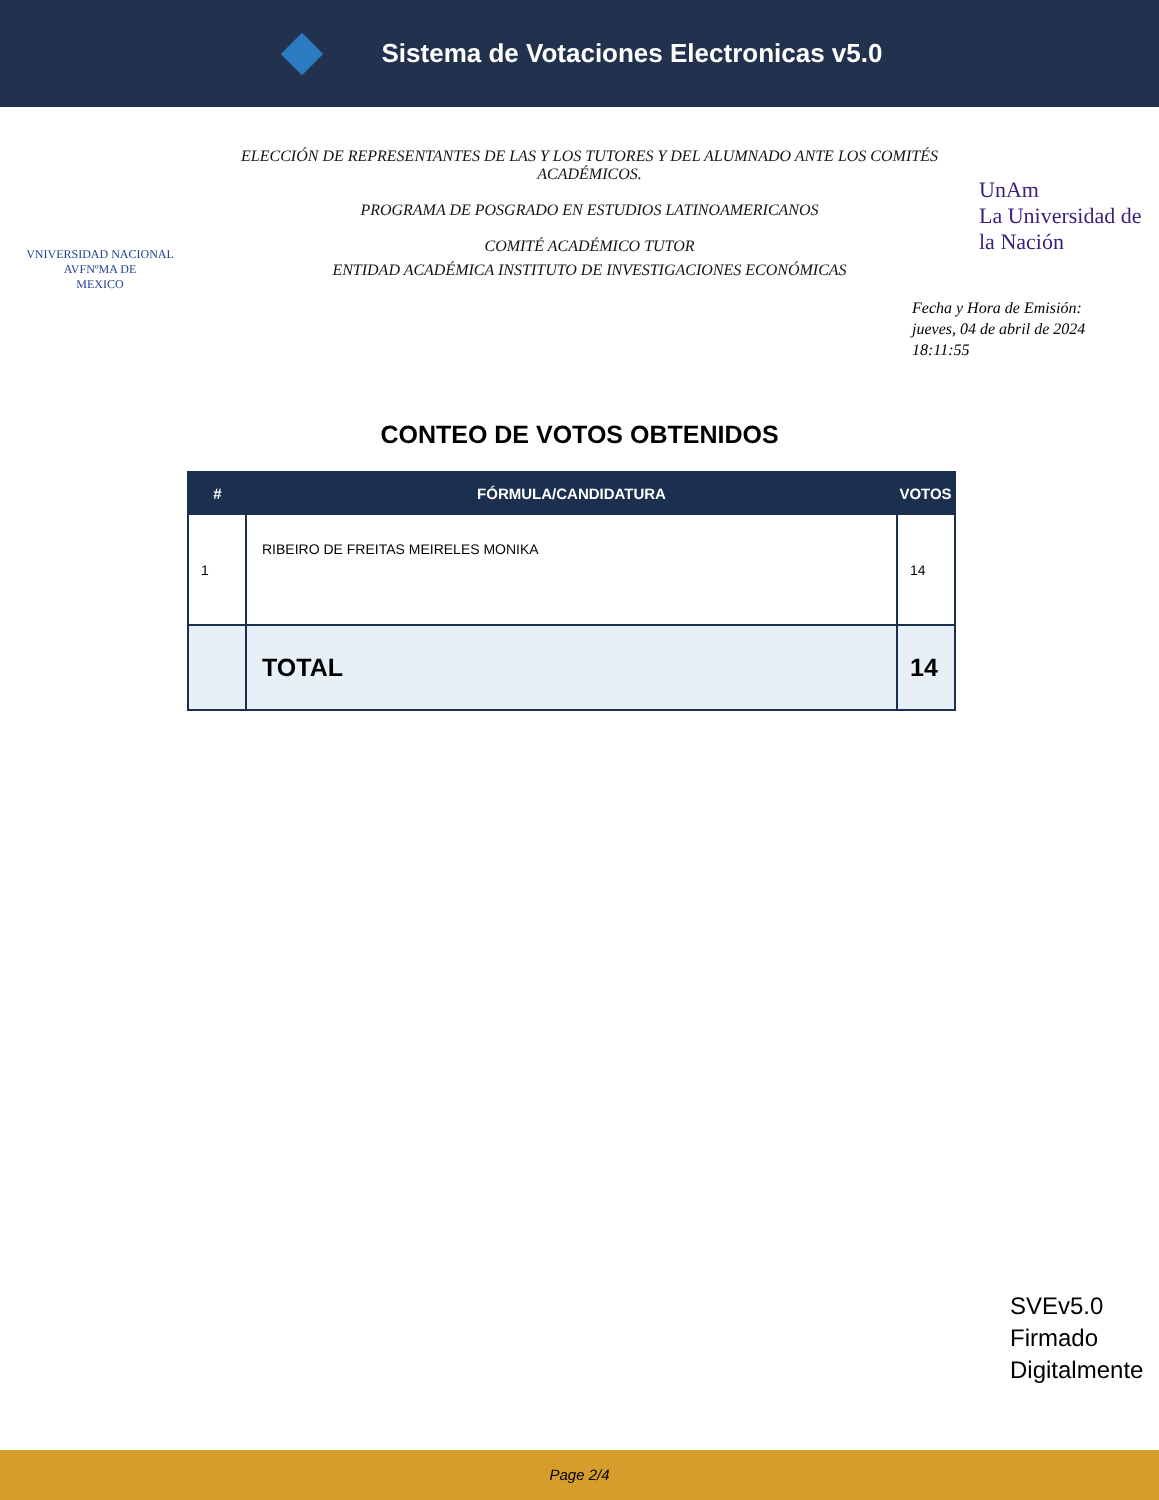Sistema de Votaciones Electronicas v5.0
VNIVERSIDAD NACIONAL
AVFNºMA DE
MEXICO
ELECCIÓN DE REPRESENTANTES DE LAS Y LOS TUTORES Y DEL ALUMNADO ANTE LOS COMITÉS ACADÉMICOS.
PROGRAMA DE POSGRADO EN ESTUDIOS LATINOAMERICANOS
COMITÉ ACADÉMICO TUTOR
ENTIDAD ACADÉMICA INSTITUTO DE INVESTIGACIONES ECONÓMICAS
UnAm
La Universidad de la Nación
Fecha y Hora de Emisión:
jueves, 04 de abril de 2024
18:11:55
CONTEO DE VOTOS OBTENIDOS
| # | FÓRMULA/CANDIDATURA | VOTOS |
| --- | --- | --- |
| 1 | RIBEIRO DE FREITAS MEIRELES MONIKA | 14 |
| | TOTAL | 14 |
SVEv5.0
Firmado
Digitalmente
Page 2/4